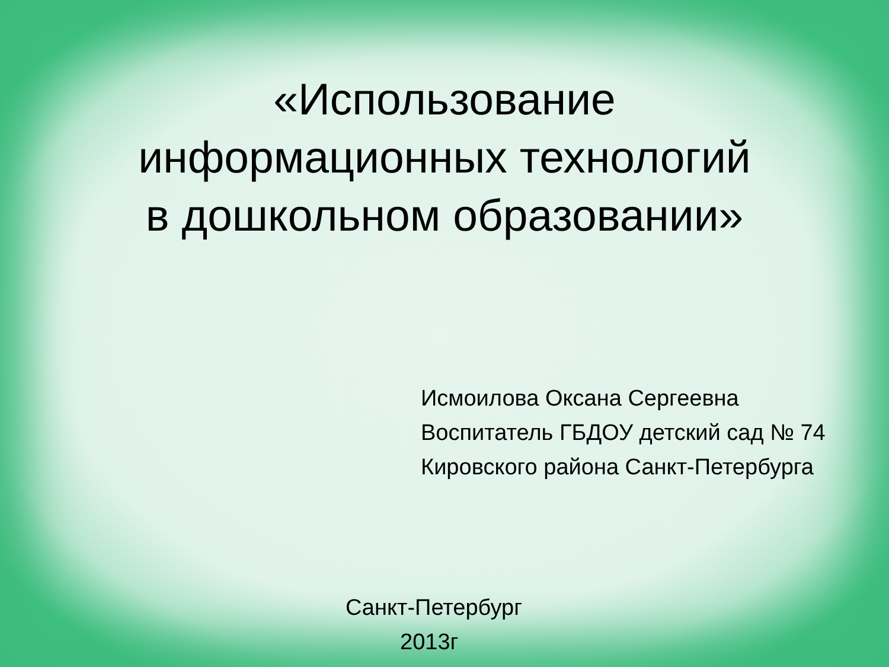«Использование
информационных технологий
в дошкольном образовании»
Исмоилова Оксана Сергеевна
Воспитатель ГБДОУ детский сад № 74
Кировского района Санкт-Петербурга
Санкт-Петербург
2013г